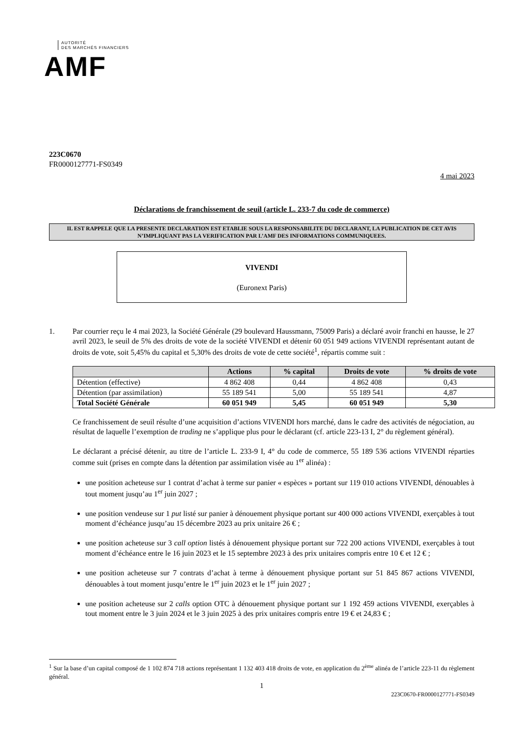AUTORITÉ
DES MARCHÉS FINANCIERS
AMF
223C0670
FR0000127771-FS0349
4 mai 2023
Déclarations de franchissement de seuil (article L. 233-7 du code de commerce)
IL EST RAPPELE QUE LA PRESENTE DECLARATION EST ETABLIE SOUS LA RESPONSABILITE DU DECLARANT, LA PUBLICATION DE CET AVIS N’IMPLIQUANT PAS LA VERIFICATION PAR L’AMF DES INFORMATIONS COMMUNIQUEES.
VIVENDI
(Euronext Paris)
1. Par courrier reçu le 4 mai 2023, la Société Générale (29 boulevard Haussmann, 75009 Paris) a déclaré avoir franchi en hausse, le 27 avril 2023, le seuil de 5% des droits de vote de la société VIVENDI et détenir 60 051 949 actions VIVENDI représentant autant de droits de vote, soit 5,45% du capital et 5,30% des droits de vote de cette société<sup>1</sup>, répartis comme suit :
| | Actions | % capital | Droits de vote | % droits de vote |
| --- | --- | --- | --- | --- |
| Détention (effective) | 4 862 408 | 0,44 | 4 862 408 | 0,43 |
| Détention (par assimilation) | 55 189 541 | 5,00 | 55 189 541 | 4,87 |
| Total Société Générale | 60 051 949 | 5,45 | 60 051 949 | 5,30 |
Ce franchissement de seuil résulte d’une acquisition d’actions VIVENDI hors marché, dans le cadre des activités de négociation, au résultat de laquelle l’exemption de trading ne s’applique plus pour le déclarant (cf. article 223-13 I, 2° du règlement général).
Le déclarant a précisé détenir, au titre de l’article L. 233-9 I, 4° du code de commerce, 55 189 536 actions VIVENDI réparties comme suit (prises en compte dans la détention par assimilation visée au 1<sup>er</sup> alinéa) :
une position acheteuse sur 1 contrat d’achat à terme sur panier « espèces » portant sur 119 010 actions VIVENDI, dénouables à tout moment jusqu’au 1<sup>er</sup> juin 2027 ;
une position vendeuse sur 1 put listé sur panier à dénouement physique portant sur 400 000 actions VIVENDI, exerçables à tout moment d’échéance jusqu’au 15 décembre 2023 au prix unitaire 26 € ;
une position acheteuse sur 3 call option listés à dénouement physique portant sur 722 200 actions VIVENDI, exerçables à tout moment d’échéance entre le 16 juin 2023 et le 15 septembre 2023 à des prix unitaires compris entre 10 € et 12 € ;
une position acheteuse sur 7 contrats d’achat à terme à dénouement physique portant sur 51 845 867 actions VIVENDI, dénouables à tout moment jusqu’entre le 1<sup>er</sup> juin 2023 et le 1<sup>er</sup> juin 2027 ;
une position acheteuse sur 2 calls option OTC à dénouement physique portant sur 1 192 459 actions VIVENDI, exerçables à tout moment entre le 3 juin 2024 et le 3 juin 2025 à des prix unitaires compris entre 19 € et 24,83 € ;
<sup>1</sup> Sur la base d’un capital composé de 1 102 874 718 actions représentant 1 132 403 418 droits de vote, en application du 2<sup>ème</sup> alinéa de l’article 223-11 du règlement général.
1
223C0670-FR0000127771-FS0349